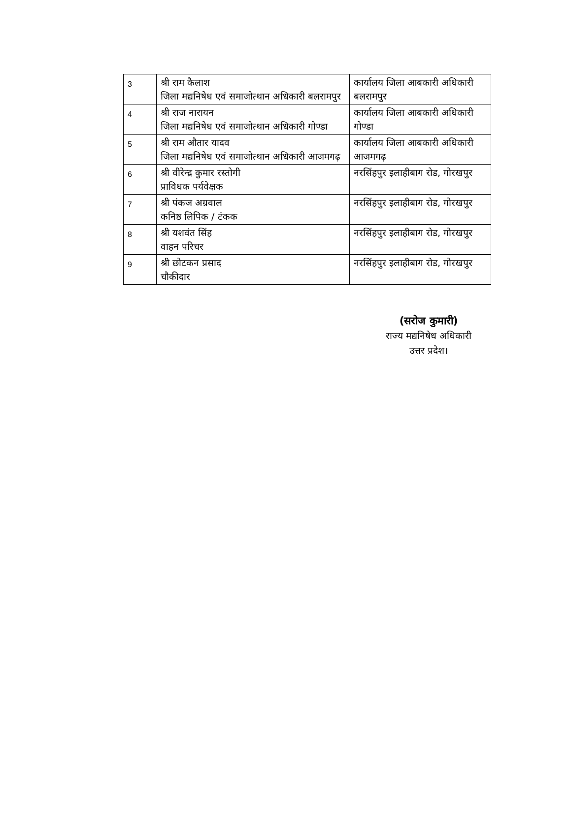| 3 | श्री राम कैलाश जिला मद्यनिषेध एवं समाजोत्थान अधिकारी बलरामपुर | कार्यालय जिला आबकारी अधिकारी बलरामपुर |
| 4 | श्री राज नारायन जिला मद्यनिषेध एवं समाजोत्थान अधिकारी गोण्डा | कार्यालय जिला आबकारी अधिकारी गोण्डा |
| 5 | श्री राम औतार यादव जिला मद्यनिषेध एवं समाजोत्थान अधिकारी आजमगढ़ | कार्यालय जिला आबकारी अधिकारी आजमगढ़ |
| 6 | श्री वीरेन्द्र कुमार रस्तोगी प्राविधक पर्यवेक्षक | नरसिंहपुर इलाहीबाग रोड, गोरखपुर |
| 7 | श्री पंकज अग्रवाल कनिष्ठ लिपिक / टंकक | नरसिंहपुर इलाहीबाग रोड, गोरखपुर |
| 8 | श्री यशवंत सिंह वाहन परिचर | नरसिंहपुर इलाहीबाग रोड, गोरखपुर |
| 9 | श्री छोटकन प्रसाद चौकीदार | नरसिंहपुर इलाहीबाग रोड, गोरखपुर |
(सरोज कुमारी)
राज्य मद्यनिषेध अधिकारी
उत्तर प्रदेश।